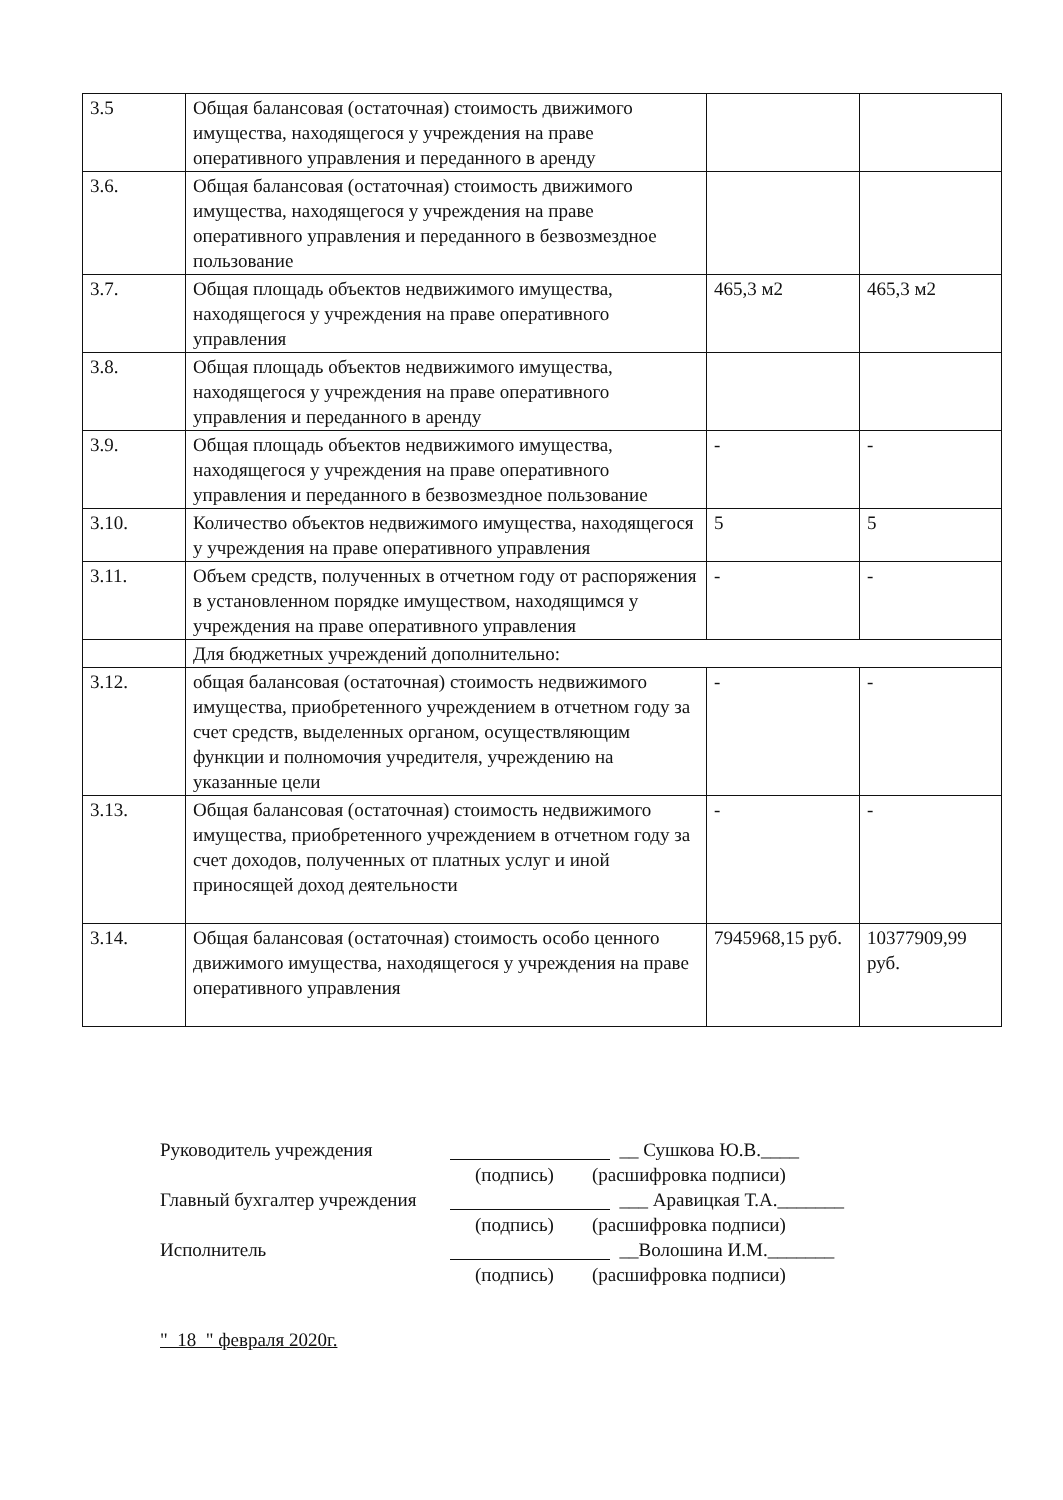| 3.5 | Общая балансовая (остаточная) стоимость движимого имущества, находящегося у учреждения на праве оперативного управления и переданного в аренду | | |
| 3.6. | Общая балансовая (остаточная) стоимость движимого имущества, находящегося у учреждения на праве оперативного управления и переданного в безвозмездное пользование | | |
| 3.7. | Общая площадь объектов недвижимого имущества, находящегося у учреждения на праве оперативного управления | 465,3 м2 | 465,3 м2 |
| 3.8. | Общая площадь объектов недвижимого имущества, находящегося у учреждения на праве оперативного управления и переданного в аренду | | |
| 3.9. | Общая площадь объектов недвижимого имущества, находящегося у учреждения на праве оперативного управления и переданного в безвозмездное пользование | - | - |
| 3.10. | Количество объектов недвижимого имущества, находящегося у учреждения на праве оперативного управления | 5 | 5 |
| 3.11. | Объем средств, полученных в отчетном году от распоряжения в установленном порядке имуществом, находящимся у учреждения на праве оперативного управления | - | - |
| | Для бюджетных учреждений дополнительно: | | |
| 3.12. | общая балансовая (остаточная) стоимость недвижимого имущества, приобретенного учреждением в отчетном году за счет средств, выделенных органом, осуществляющим функции и полномочия учредителя, учреждению на указанные цели | - | - |
| 3.13. | Общая балансовая (остаточная) стоимость недвижимого имущества, приобретенного учреждением в отчетном году за счет доходов, полученных от платных услуг и иной приносящей доход деятельности | - | - |
| 3.14. | Общая балансовая (остаточная) стоимость особо ценного движимого имущества, находящегося у учреждения на праве оперативного управления | 7945968,15 руб. | 10377909,99 руб. |
Руководитель учреждения __ Сушкова Ю.В.____
(подпись) (расшифровка подписи)
Главный бухгалтер учреждения ___ Аравицкая Т.А._______
(подпись) (расшифровка подписи)
Исполнитель __Волошина И.М._______
(подпись) (расшифровка подписи)
" 18 " февраля 2020г.